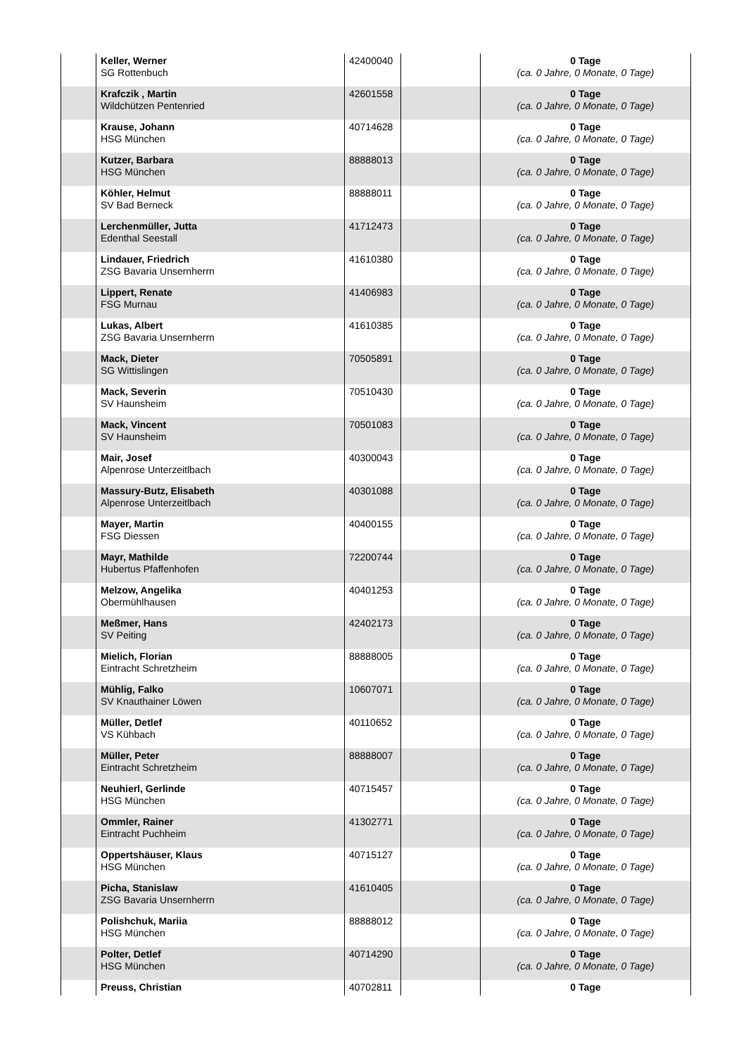| | Keller, Werner SG Rottenbuch | 42400040 | | 0 Tage (ca. 0 Jahre, 0 Monate, 0 Tage) |
| | Krafczik , Martin Wildchützen Pentenried | 42601558 | | 0 Tage (ca. 0 Jahre, 0 Monate, 0 Tage) |
| | Krause, Johann HSG München | 40714628 | | 0 Tage (ca. 0 Jahre, 0 Monate, 0 Tage) |
| | Kutzer, Barbara HSG München | 88888013 | | 0 Tage (ca. 0 Jahre, 0 Monate, 0 Tage) |
| | Köhler, Helmut SV Bad Berneck | 88888011 | | 0 Tage (ca. 0 Jahre, 0 Monate, 0 Tage) |
| | Lerchenmüller, Jutta Edenthal Seestall | 41712473 | | 0 Tage (ca. 0 Jahre, 0 Monate, 0 Tage) |
| | Lindauer, Friedrich ZSG Bavaria Unsernherrn | 41610380 | | 0 Tage (ca. 0 Jahre, 0 Monate, 0 Tage) |
| | Lippert, Renate FSG Murnau | 41406983 | | 0 Tage (ca. 0 Jahre, 0 Monate, 0 Tage) |
| | Lukas, Albert ZSG Bavaria Unsernherrn | 41610385 | | 0 Tage (ca. 0 Jahre, 0 Monate, 0 Tage) |
| | Mack, Dieter SG Wittislingen | 70505891 | | 0 Tage (ca. 0 Jahre, 0 Monate, 0 Tage) |
| | Mack, Severin SV Haunsheim | 70510430 | | 0 Tage (ca. 0 Jahre, 0 Monate, 0 Tage) |
| | Mack, Vincent SV Haunsheim | 70501083 | | 0 Tage (ca. 0 Jahre, 0 Monate, 0 Tage) |
| | Mair, Josef Alpenrose Unterzeitlbach | 40300043 | | 0 Tage (ca. 0 Jahre, 0 Monate, 0 Tage) |
| | Massury-Butz, Elisabeth Alpenrose Unterzeitlbach | 40301088 | | 0 Tage (ca. 0 Jahre, 0 Monate, 0 Tage) |
| | Mayer, Martin FSG Diessen | 40400155 | | 0 Tage (ca. 0 Jahre, 0 Monate, 0 Tage) |
| | Mayr, Mathilde Hubertus Pfaffenhofen | 72200744 | | 0 Tage (ca. 0 Jahre, 0 Monate, 0 Tage) |
| | Melzow, Angelika Obermühlhausen | 40401253 | | 0 Tage (ca. 0 Jahre, 0 Monate, 0 Tage) |
| | Meßmer, Hans SV Peiting | 42402173 | | 0 Tage (ca. 0 Jahre, 0 Monate, 0 Tage) |
| | Mielich, Florian Eintracht Schretzheim | 88888005 | | 0 Tage (ca. 0 Jahre, 0 Monate, 0 Tage) |
| | Mühlig, Falko SV Knauthainer Löwen | 10607071 | | 0 Tage (ca. 0 Jahre, 0 Monate, 0 Tage) |
| | Müller, Detlef VS Kühbach | 40110652 | | 0 Tage (ca. 0 Jahre, 0 Monate, 0 Tage) |
| | Müller, Peter Eintracht Schretzheim | 88888007 | | 0 Tage (ca. 0 Jahre, 0 Monate, 0 Tage) |
| | Neuhierl, Gerlinde HSG München | 40715457 | | 0 Tage (ca. 0 Jahre, 0 Monate, 0 Tage) |
| | Ommler, Rainer Eintracht Puchheim | 41302771 | | 0 Tage (ca. 0 Jahre, 0 Monate, 0 Tage) |
| | Oppertshäuser, Klaus HSG München | 40715127 | | 0 Tage (ca. 0 Jahre, 0 Monate, 0 Tage) |
| | Picha, Stanislaw ZSG Bavaria Unsernherrn | 41610405 | | 0 Tage (ca. 0 Jahre, 0 Monate, 0 Tage) |
| | Polishchuk, Mariia HSG München | 88888012 | | 0 Tage (ca. 0 Jahre, 0 Monate, 0 Tage) |
| | Polter, Detlef HSG München | 40714290 | | 0 Tage (ca. 0 Jahre, 0 Monate, 0 Tage) |
| | Preuss, Christian | 40702811 | | 0 Tage |